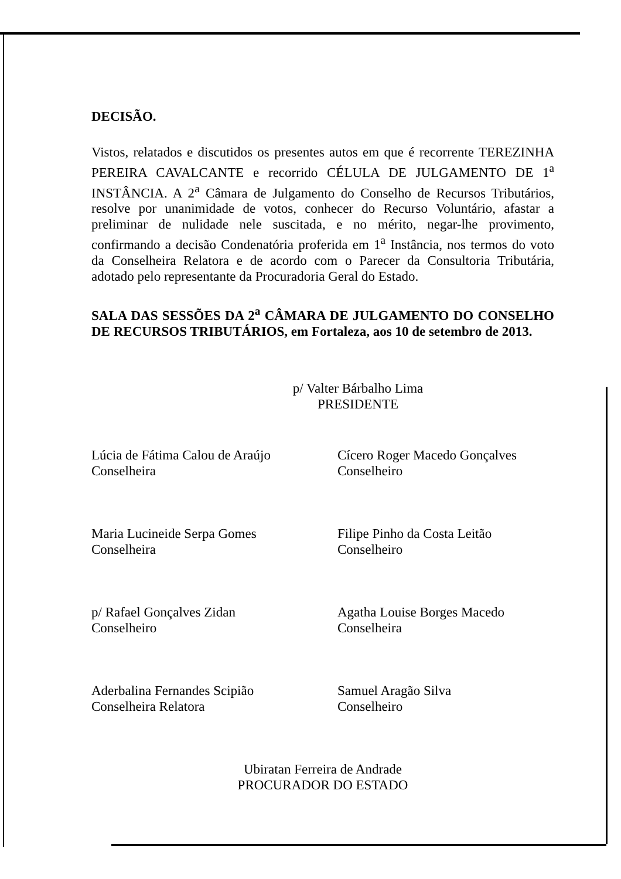DECISÃO.
Vistos, relatados e discutidos os presentes autos em que é recorrente TEREZINHA PEREIRA CAVALCANTE e recorrido CÉLULA DE JULGAMENTO DE 1<sup>a</sup> INSTÂNCIA. A 2<sup>a</sup> Câmara de Julgamento do Conselho de Recursos Tributários, resolve por unanimidade de votos, conhecer do Recurso Voluntário, afastar a preliminar de nulidade nele suscitada, e no mérito, negar-lhe provimento, confirmando a decisão Condenatória proferida em 1<sup>a</sup> Instância, nos termos do voto da Conselheira Relatora e de acordo com o Parecer da Consultoria Tributária, adotado pelo representante da Procuradoria Geral do Estado.
SALA DAS SESSÕES DA 2<sup>a</sup> CÂMARA DE JULGAMENTO DO CONSELHO DE RECURSOS TRIBUTÁRIOS, em Fortaleza, aos 10 de setembro de 2013.
p/ Valter Bárbalho Lima
PRESIDENTE
Lúcia de Fátima Calou de Araújo
Conselheira
Cícero Roger Macedo Gonçalves
Conselheiro
Maria Lucineide Serpa Gomes
Conselheira
Filipe Pinho da Costa Leitão
Conselheiro
p/ Rafael Gonçalves Zidan
Conselheiro
Agatha Louise Borges Macedo
Conselheira
Aderbalina Fernandes Scipião
Conselheira Relatora
Samuel Aragão Silva
Conselheiro
Ubiratan Ferreira de Andrade
PROCURADOR DO ESTADO